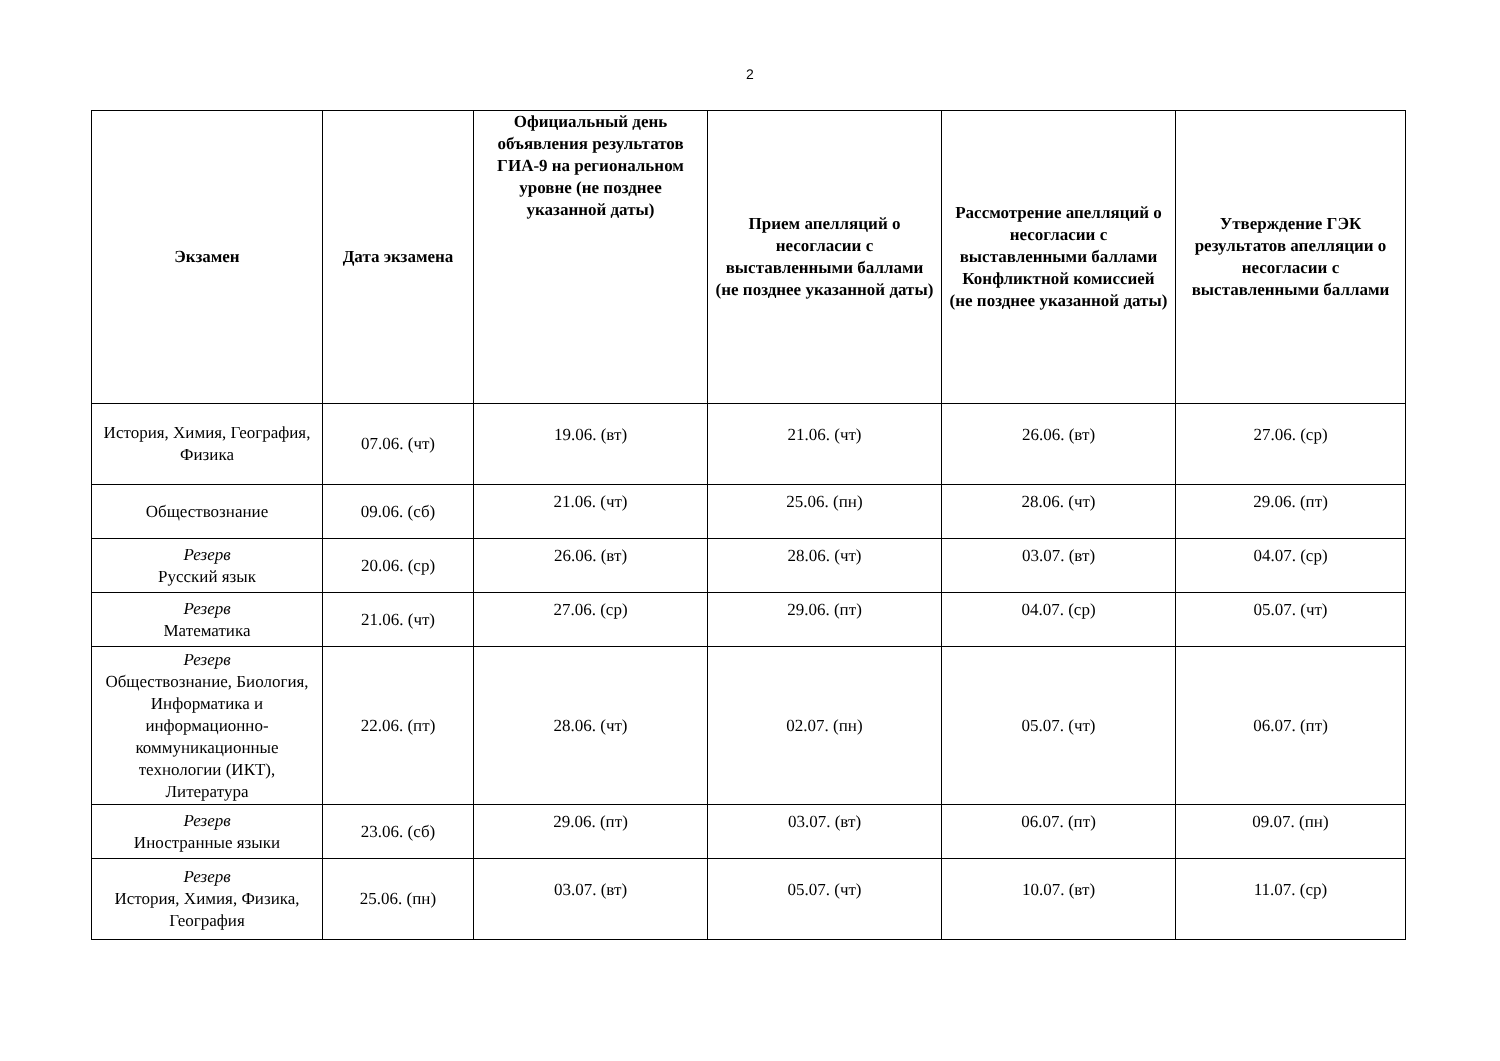2
| Экзамен | Дата экзамена | Официальный день объявления результатов ГИА-9 на региональном уровне (не позднее указанной даты) | Прием апелляций о несогласии с выставленными баллами (не позднее указанной даты) | Рассмотрение апелляций о несогласии с выставленными баллами Конфликтной комиссией (не позднее указанной даты) | Утверждение ГЭК результатов апелляции о несогласии с выставленными баллами |
| --- | --- | --- | --- | --- | --- |
| История, Химия, География, Физика | 07.06. (чт) | 19.06. (вт) | 21.06. (чт) | 26.06. (вт) | 27.06. (ср) |
| Обществознание | 09.06. (сб) | 21.06. (чт) | 25.06. (пн) | 28.06. (чт) | 29.06. (пт) |
| Резерв Русский язык | 20.06. (ср) | 26.06. (вт) | 28.06. (чт) | 03.07. (вт) | 04.07. (ср) |
| Резерв Математика | 21.06. (чт) | 27.06. (ср) | 29.06. (пт) | 04.07. (ср) | 05.07. (чт) |
| Резерв Обществознание, Биология, Информатика и информационно-коммуникационные технологии (ИКТ), Литература | 22.06. (пт) | 28.06. (чт) | 02.07. (пн) | 05.07. (чт) | 06.07. (пт) |
| Резерв Иностранные языки | 23.06. (сб) | 29.06. (пт) | 03.07. (вт) | 06.07. (пт) | 09.07. (пн) |
| Резерв История, Химия, Физика, География | 25.06. (пн) | 03.07. (вт) | 05.07. (чт) | 10.07. (вт) | 11.07. (ср) |